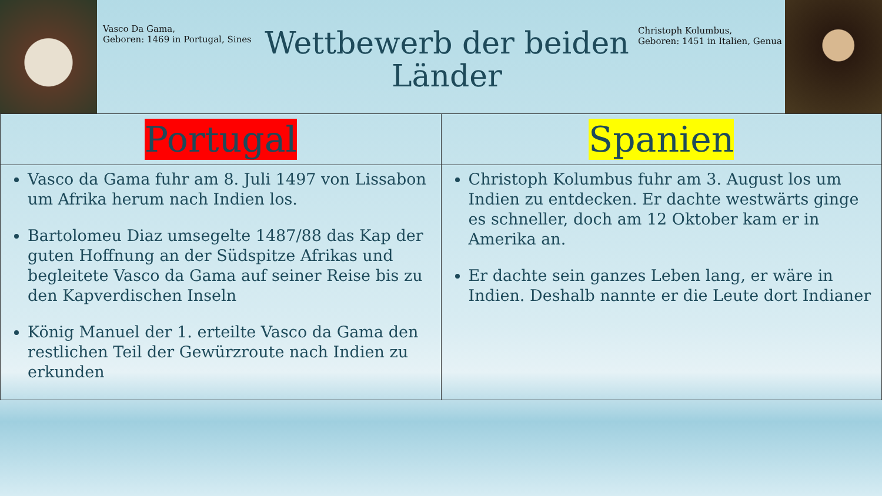Vasco Da Gama,
Geboren: 1469 in Portugal, Sines
Wettbewerb der beiden Länder
Christoph Kolumbus,
Geboren: 1451 in Italien, Genua
| Portugal | Spanien |
| --- | --- |
| Vasco da Gama fuhr am 8. Juli 1497 von Lissabon um Afrika herum nach Indien los. Bartolomeu Diaz umsegelte 1487/88 das Kap der guten Hoffnung an der Südspitze Afrikas und begleitete Vasco da Gama auf seiner Reise bis zu den Kapverdischen Inseln König Manuel der 1. erteilte Vasco da Gama den restlichen Teil der Gewürzroute nach Indien zu erkunden | Christoph Kolumbus fuhr am 3. August los um Indien zu entdecken. Er dachte westwärts ginge es schneller, doch am 12 Oktober kam er in Amerika an. Er dachte sein ganzes Leben lang, er wäre in Indien. Deshalb nannte er die Leute dort Indianer |